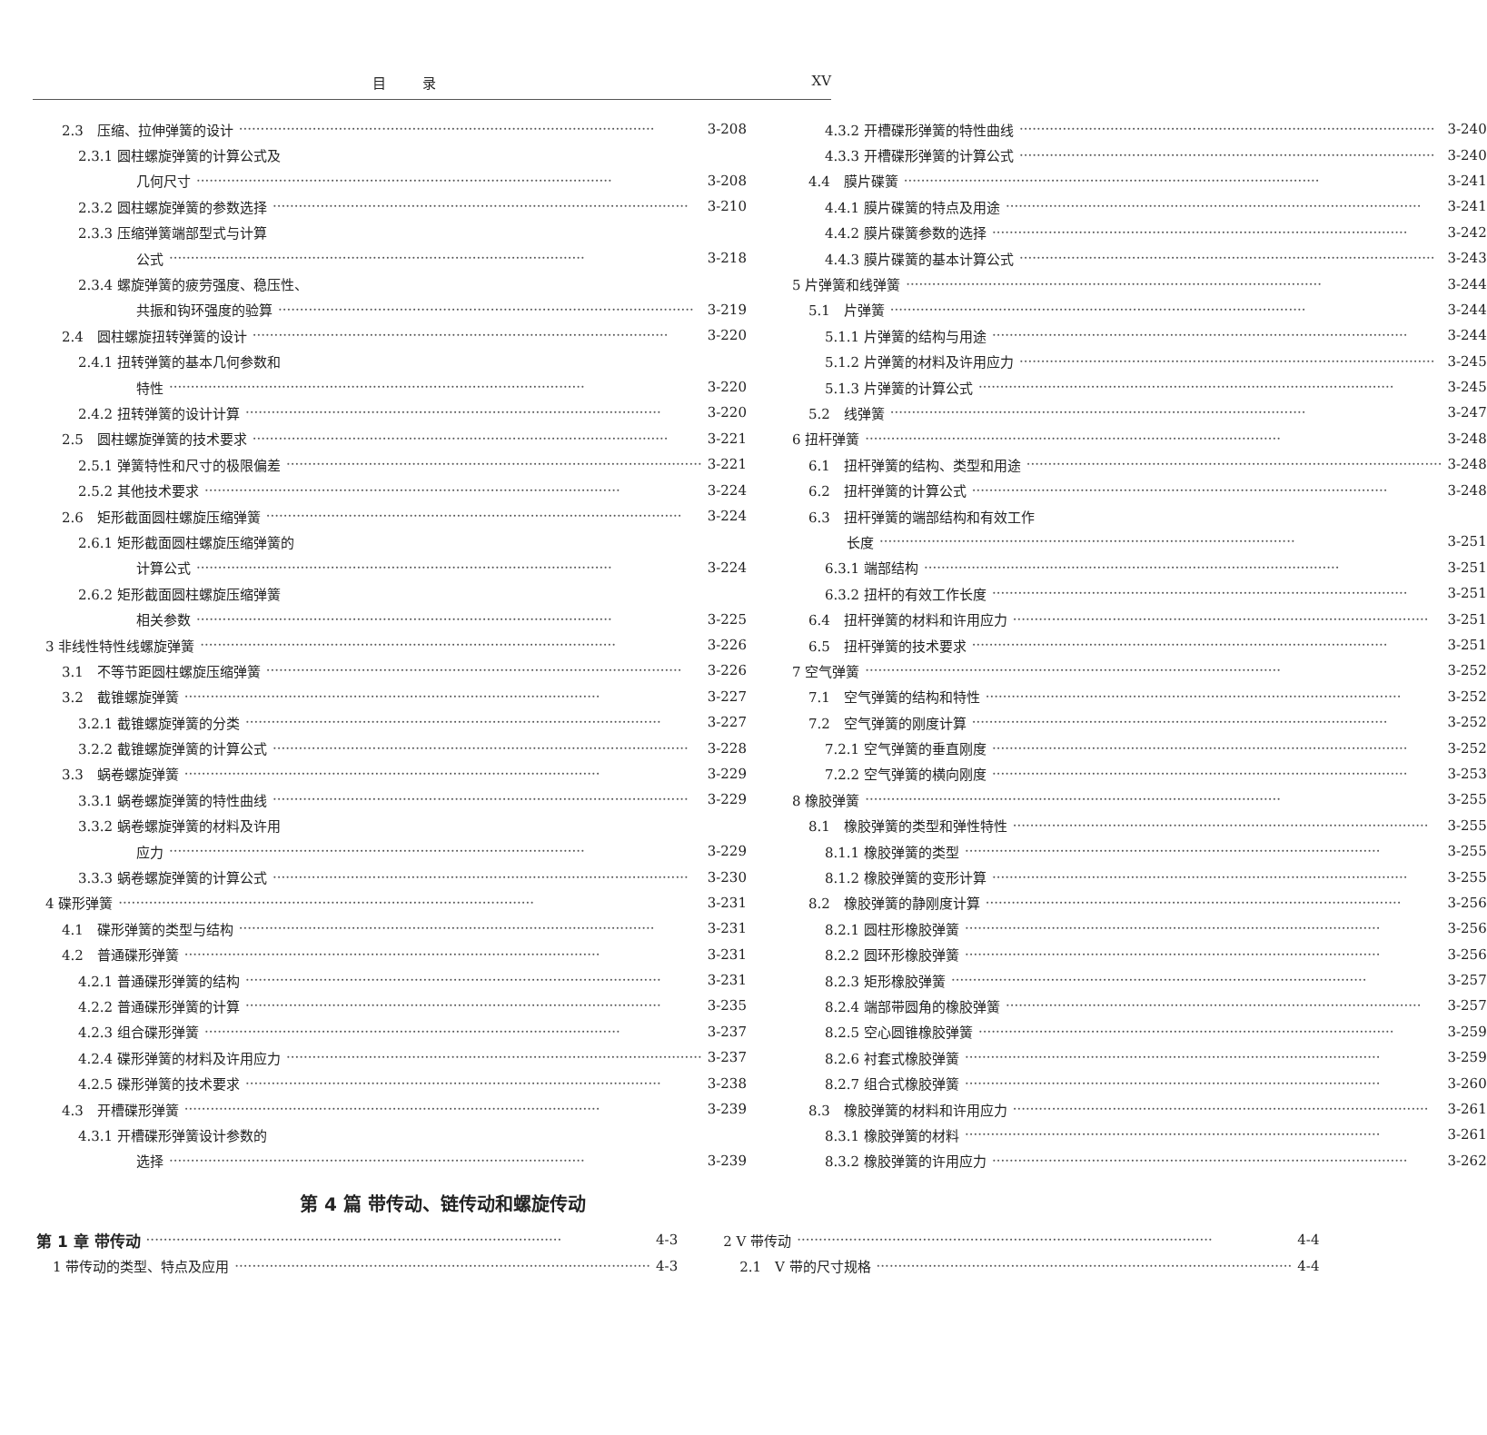目录 XV
2.3 压缩、拉伸弹簧的设计 3-208
2.3.1 圆柱螺旋弹簧的计算公式及
几何尺寸 3-208
2.3.2 圆柱螺旋弹簧的参数选择 3-210
2.3.3 压缩弹簧端部型式与计算
公式 3-218
2.3.4 螺旋弹簧的疲劳强度、稳压性、
共振和钩环强度的验算 3-219
2.4 圆柱螺旋扭转弹簧的设计 3-220
2.4.1 扭转弹簧的基本几何参数和
特性 3-220
2.4.2 扭转弹簧的设计计算 3-220
2.5 圆柱螺旋弹簧的技术要求 3-221
2.5.1 弹簧特性和尺寸的极限偏差 3-221
2.5.2 其他技术要求 3-224
2.6 矩形截面圆柱螺旋压缩弹簧 3-224
2.6.1 矩形截面圆柱螺旋压缩弹簧的
计算公式 3-224
2.6.2 矩形截面圆柱螺旋压缩弹簧
相关参数 3-225
3 非线性特性线螺旋弹簧 3-226
3.1 不等节距圆柱螺旋压缩弹簧 3-226
3.2 截锥螺旋弹簧 3-227
3.2.1 截锥螺旋弹簧的分类 3-227
3.2.2 截锥螺旋弹簧的计算公式 3-228
3.3 蜗卷螺旋弹簧 3-229
3.3.1 蜗卷螺旋弹簧的特性曲线 3-229
3.3.2 蜗卷螺旋弹簧的材料及许用
应力 3-229
3.3.3 蜗卷螺旋弹簧的计算公式 3-230
4 碟形弹簧 3-231
4.1 碟形弹簧的类型与结构 3-231
4.2 普通碟形弹簧 3-231
4.2.1 普通碟形弹簧的结构 3-231
4.2.2 普通碟形弹簧的计算 3-235
4.2.3 组合碟形弹簧 3-237
4.2.4 碟形弹簧的材料及许用应力 3-237
4.2.5 碟形弹簧的技术要求 3-238
4.3 开槽碟形弹簧 3-239
4.3.1 开槽碟形弹簧设计参数的
选择 3-239
4.3.2 开槽碟形弹簧的特性曲线 3-240
4.3.3 开槽碟形弹簧的计算公式 3-240
4.4 膜片碟簧 3-241
4.4.1 膜片碟簧的特点及用途 3-241
4.4.2 膜片碟簧参数的选择 3-242
4.4.3 膜片碟簧的基本计算公式 3-243
5 片弹簧和线弹簧 3-244
5.1 片弹簧 3-244
5.1.1 片弹簧的结构与用途 3-244
5.1.2 片弹簧的材料及许用应力 3-245
5.1.3 片弹簧的计算公式 3-245
5.2 线弹簧 3-247
6 扭杆弹簧 3-248
6.1 扭杆弹簧的结构、类型和用途 3-248
6.2 扭杆弹簧的计算公式 3-248
6.3 扭杆弹簧的端部结构和有效工作
长度 3-251
6.3.1 端部结构 3-251
6.3.2 扭杆的有效工作长度 3-251
6.4 扭杆弹簧的材料和许用应力 3-251
6.5 扭杆弹簧的技术要求 3-251
7 空气弹簧 3-252
7.1 空气弹簧的结构和特性 3-252
7.2 空气弹簧的刚度计算 3-252
7.2.1 空气弹簧的垂直刚度 3-252
7.2.2 空气弹簧的横向刚度 3-253
8 橡胶弹簧 3-255
8.1 橡胶弹簧的类型和弹性特性 3-255
8.1.1 橡胶弹簧的类型 3-255
8.1.2 橡胶弹簧的变形计算 3-255
8.2 橡胶弹簧的静刚度计算 3-256
8.2.1 圆柱形橡胶弹簧 3-256
8.2.2 圆环形橡胶弹簧 3-256
8.2.3 矩形橡胶弹簧 3-257
8.2.4 端部带圆角的橡胶弹簧 3-257
8.2.5 空心圆锥橡胶弹簧 3-259
8.2.6 衬套式橡胶弹簧 3-259
8.2.7 组合式橡胶弹簧 3-260
8.3 橡胶弹簧的材料和许用应力 3-261
8.3.1 橡胶弹簧的材料 3-261
8.3.2 橡胶弹簧的许用应力 3-262
第 4 篇 带传动、链传动和螺旋传动
第 1 章 带传动 4-3
1 带传动的类型、特点及应用 4-3
2 V 带传动 4-4
2.1 V 带的尺寸规格 4-4